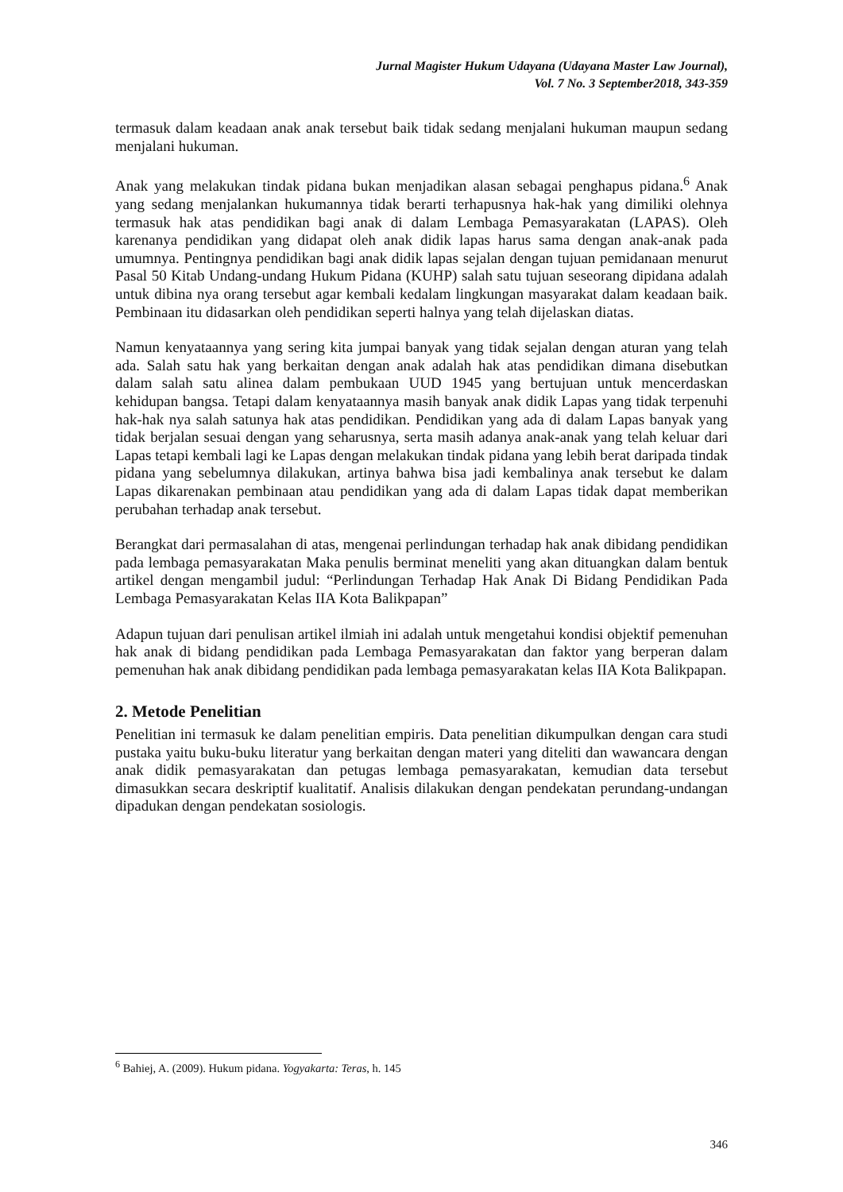Jurnal Magister Hukum Udayana (Udayana Master Law Journal),
Vol. 7 No. 3 September2018, 343-359
termasuk dalam keadaan anak anak tersebut baik tidak sedang menjalani hukuman maupun sedang menjalani hukuman.
Anak yang melakukan tindak pidana bukan menjadikan alasan sebagai penghapus pidana.<sup>6</sup> Anak yang sedang menjalankan hukumannya tidak berarti terhapusnya hak-hak yang dimiliki olehnya termasuk hak atas pendidikan bagi anak di dalam Lembaga Pemasyarakatan (LAPAS). Oleh karenanya pendidikan yang didapat oleh anak didik lapas harus sama dengan anak-anak pada umumnya. Pentingnya pendidikan bagi anak didik lapas sejalan dengan tujuan pemidanaan menurut Pasal 50 Kitab Undang-undang Hukum Pidana (KUHP) salah satu tujuan seseorang dipidana adalah untuk dibina nya orang tersebut agar kembali kedalam lingkungan masyarakat dalam keadaan baik. Pembinaan itu didasarkan oleh pendidikan seperti halnya yang telah dijelaskan diatas.
Namun kenyataannya yang sering kita jumpai banyak yang tidak sejalan dengan aturan yang telah ada. Salah satu hak yang berkaitan dengan anak adalah hak atas pendidikan dimana disebutkan dalam salah satu alinea dalam pembukaan UUD 1945 yang bertujuan untuk mencerdaskan kehidupan bangsa. Tetapi dalam kenyataannya masih banyak anak didik Lapas yang tidak terpenuhi hak-hak nya salah satunya hak atas pendidikan. Pendidikan yang ada di dalam Lapas banyak yang tidak berjalan sesuai dengan yang seharusnya, serta masih adanya anak-anak yang telah keluar dari Lapas tetapi kembali lagi ke Lapas dengan melakukan tindak pidana yang lebih berat daripada tindak pidana yang sebelumnya dilakukan, artinya bahwa bisa jadi kembalinya anak tersebut ke dalam Lapas dikarenakan pembinaan atau pendidikan yang ada di dalam Lapas tidak dapat memberikan perubahan terhadap anak tersebut.
Berangkat dari permasalahan di atas, mengenai perlindungan terhadap hak anak dibidang pendidikan pada lembaga pemasyarakatan Maka penulis berminat meneliti yang akan dituangkan dalam bentuk artikel dengan mengambil judul: “Perlindungan Terhadap Hak Anak Di Bidang Pendidikan Pada Lembaga Pemasyarakatan Kelas IIA Kota Balikpapan”
Adapun tujuan dari penulisan artikel ilmiah ini adalah untuk mengetahui kondisi objektif pemenuhan hak anak di bidang pendidikan pada Lembaga Pemasyarakatan dan faktor yang berperan dalam pemenuhan hak anak dibidang pendidikan pada lembaga pemasyarakatan kelas IIA Kota Balikpapan.
2. Metode Penelitian
Penelitian ini termasuk ke dalam penelitian empiris. Data penelitian dikumpulkan dengan cara studi pustaka yaitu buku-buku literatur yang berkaitan dengan materi yang diteliti dan wawancara dengan anak didik pemasyarakatan dan petugas lembaga pemasyarakatan, kemudian data tersebut dimasukkan secara deskriptif kualitatif. Analisis dilakukan dengan pendekatan perundang-undangan dipadukan dengan pendekatan sosiologis.
<sup>6</sup> Bahiej, A. (2009). Hukum pidana. Yogyakarta: Teras, h. 145
346